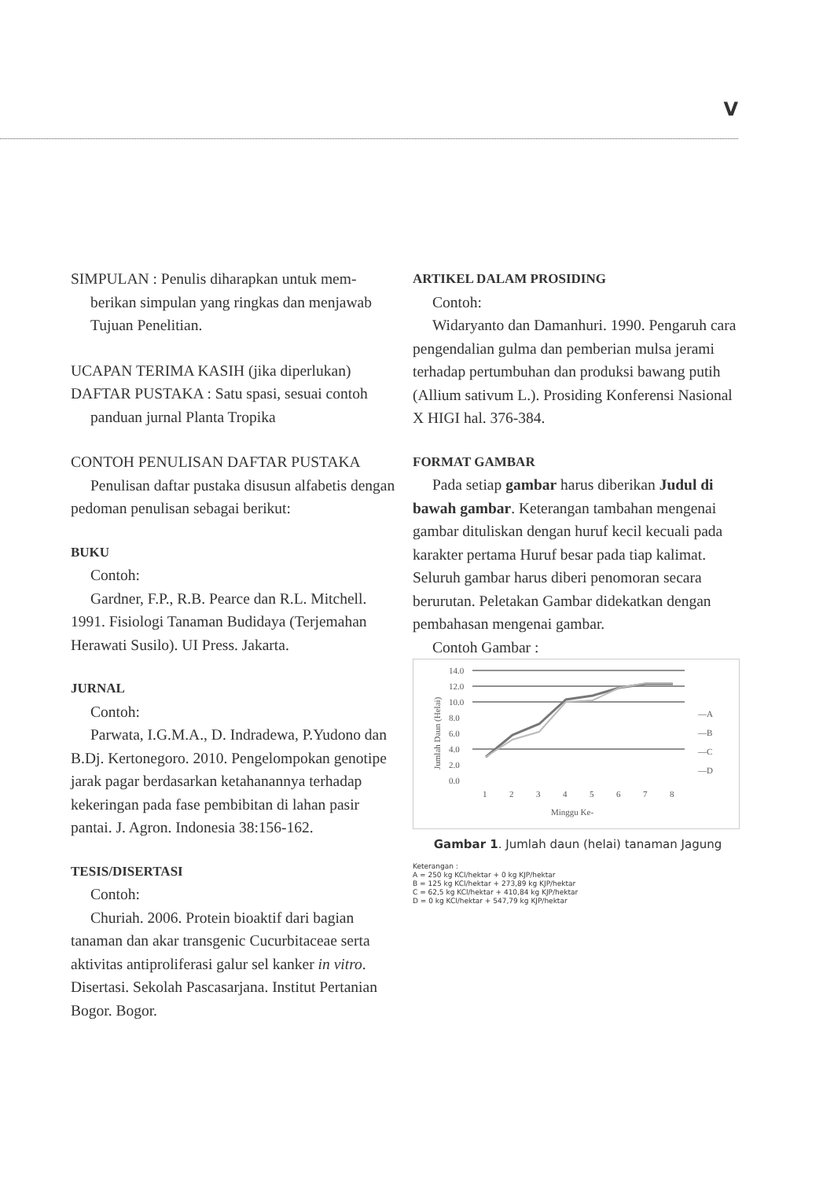V
SIMPULAN : Penulis diharapkan untuk mem-
berikan simpulan yang ringkas dan menjawab Tujuan Penelitian.
UCAPAN TERIMA KASIH (jika diperlukan)
DAFTAR PUSTAKA : Satu spasi, sesuai contoh
panduan jurnal Planta Tropika
CONTOH PENULISAN DAFTAR PUSTAKA
Penulisan daftar pustaka disusun alfabetis dengan pedoman penulisan sebagai berikut:
BUKU
Contoh:
Gardner, F.P., R.B. Pearce dan R.L. Mitchell. 1991. Fisiologi Tanaman Budidaya (Terjemahan Herawati Susilo). UI Press. Jakarta.
JURNAL
Contoh:
Parwata, I.G.M.A., D. Indradewa, P.Yudono dan B.Dj. Kertonegoro. 2010. Pengelompokan genotipe jarak pagar berdasarkan ketahanannya terhadap kekeringan pada fase pembibitan di lahan pasir pantai. J. Agron. Indonesia 38:156-162.
TESIS/DISERTASI
Contoh:
Churiah. 2006. Protein bioaktif dari bagian tanaman dan akar transgenic Cucurbitaceae serta aktivitas antiproliferasi galur sel kanker in vitro. Disertasi. Sekolah Pascasarjana. Institut Pertanian Bogor. Bogor.
ARTIKEL DALAM PROSIDING
Contoh:
Widaryanto dan Damanhuri. 1990. Pengaruh cara pengendalian gulma dan pemberian mulsa jerami terhadap pertumbuhan dan produksi bawang putih (Allium sativum L.). Prosiding Konferensi Nasional X HIGI hal. 376-384.
FORMAT GAMBAR
Pada setiap gambar harus diberikan Judul di bawah gambar. Keterangan tambahan mengenai gambar dituliskan dengan huruf kecil kecuali pada karakter pertama Huruf besar pada tiap kalimat. Seluruh gambar harus diberi penomoran secara berurutan. Peletakan Gambar didekatkan dengan pembahasan mengenai gambar.
Contoh Gambar :
Jumlah Daun (Helai)
14.0
12.0
10.0
8.0
6.0
4.0
2.0
0.0
1
2
3
4
5
6
7
8
Minggu Ke-
—A
—B
—C
—D
Gambar 1. Jumlah daun (helai) tanaman Jagung
Keterangan :
A = 250 kg KCl/hektar + 0 kg KJP/hektar
B = 125 kg KCl/hektar + 273,89 kg KJP/hektar
C = 62,5 kg KCl/hektar + 410,84 kg KJP/hektar
D = 0 kg KCl/hektar + 547,79 kg KJP/hektar